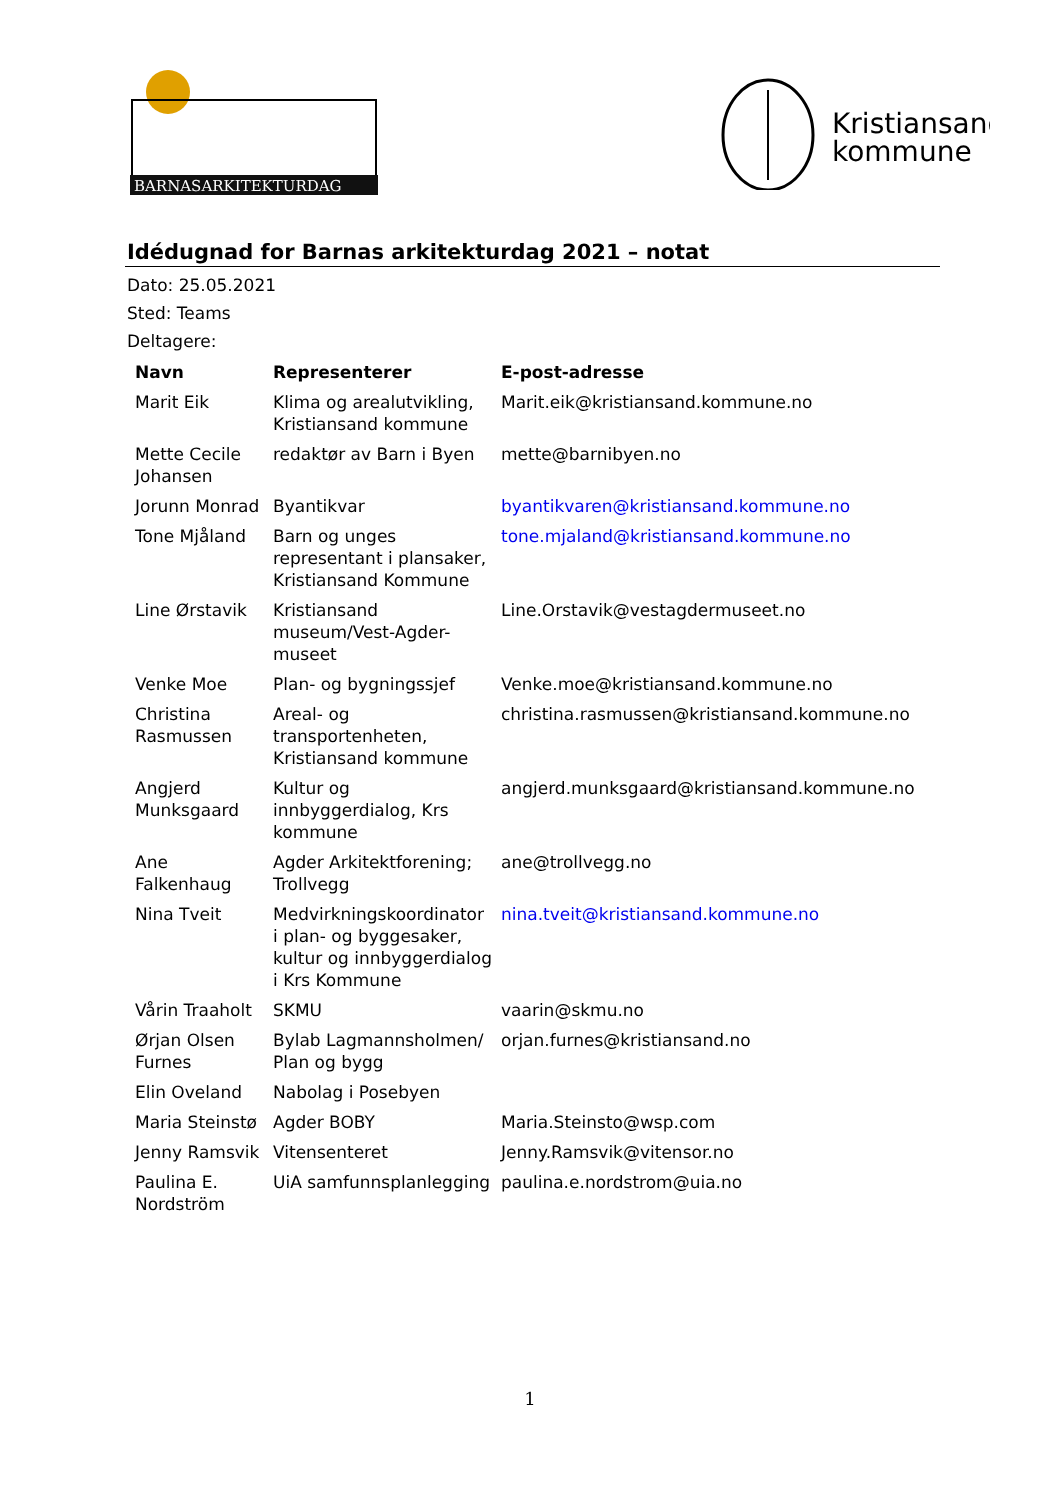BARNASARKITEKTURDAG
Kristiansand
kommune
Idédugnad for Barnas arkitekturdag 2021 – notat
Dato: 25.05.2021
Sted: Teams
Deltagere:
| Navn | Representerer | E-post-adresse |
| --- | --- | --- |
| Marit Eik | Klima og arealutvikling, Kristiansand kommune | Marit.eik@kristiansand.kommune.no |
| Mette Cecile Johansen | redaktør av Barn i Byen | mette@barnibyen.no |
| Jorunn Monrad | Byantikvar | byantikvaren@kristiansand.kommune.no |
| Tone Mjåland | Barn og unges representant i plansaker, Kristiansand Kommune | tone.mjaland@kristiansand.kommune.no |
| Line Ørstavik | Kristiansand museum/Vest-Agder-museet | Line.Orstavik@vestagdermuseet.no |
| Venke Moe | Plan- og bygningssjef | Venke.moe@kristiansand.kommune.no |
| Christina Rasmussen | Areal- og transportenheten, Kristiansand kommune | christina.rasmussen@kristiansand.kommune.no |
| Angjerd Munksgaard | Kultur og innbyggerdialog, Krs kommune | angjerd.munksgaard@kristiansand.kommune.no |
| Ane Falkenhaug | Agder Arkitektforening; Trollvegg | ane@trollvegg.no |
| Nina Tveit | Medvirkningskoordinator i plan- og byggesaker, kultur og innbyggerdialog i Krs Kommune | nina.tveit@kristiansand.kommune.no |
| Vårin Traaholt | SKMU | vaarin@skmu.no |
| Ørjan Olsen Furnes | Bylab Lagmannsholmen/ Plan og bygg | orjan.furnes@kristiansand.no |
| Elin Oveland | Nabolag i Posebyen | |
| Maria Steinstø | Agder BOBY | Maria.Steinsto@wsp.com |
| Jenny Ramsvik | Vitensenteret | Jenny.Ramsvik@vitensor.no |
| Paulina E. Nordström | UiA samfunnsplanlegging | paulina.e.nordstrom@uia.no |
1